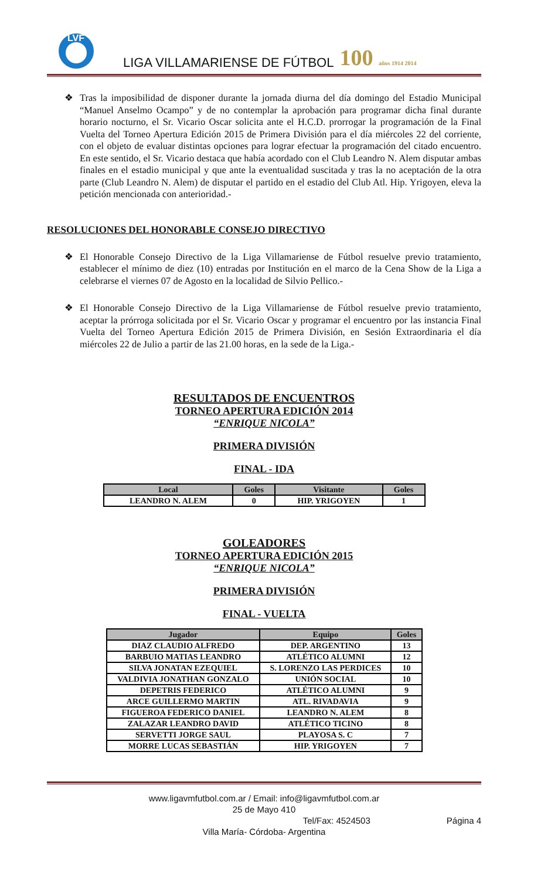LVF
LIGA VILLAMARIENSE DE FÚTBOL
100 años 1914 2014
❖ Tras la imposibilidad de disponer durante la jornada diurna del día domingo del Estadio Municipal “Manuel Anselmo Ocampo” y de no contemplar la aprobación para programar dicha final durante horario nocturno, el Sr. Vicario Oscar solicita ante el H.C.D. prorrogar la programación de la Final Vuelta del Torneo Apertura Edición 2015 de Primera División para el día miércoles 22 del corriente, con el objeto de evaluar distintas opciones para lograr efectuar la programación del citado encuentro. En este sentido, el Sr. Vicario destaca que había acordado con el Club Leandro N. Alem disputar ambas finales en el estadio municipal y que ante la eventualidad suscitada y tras la no aceptación de la otra parte (Club Leandro N. Alem) de disputar el partido en el estadio del Club Atl. Hip. Yrigoyen, eleva la petición mencionada con anterioridad.-
RESOLUCIONES DEL HONORABLE CONSEJO DIRECTIVO
❖ El Honorable Consejo Directivo de la Liga Villamariense de Fútbol resuelve previo tratamiento, establecer el mínimo de diez (10) entradas por Institución en el marco de la Cena Show de la Liga a celebrarse el viernes 07 de Agosto en la localidad de Silvio Pellico.-
❖ El Honorable Consejo Directivo de la Liga Villamariense de Fútbol resuelve previo tratamiento, aceptar la prórroga solicitada por el Sr. Vicario Oscar y programar el encuentro por las instancia Final Vuelta del Torneo Apertura Edición 2015 de Primera División, en Sesión Extraordinaria el día miércoles 22 de Julio a partir de las 21.00 horas, en la sede de la Liga.-
RESULTADOS DE ENCUENTROS
TORNEO APERTURA EDICIÓN 2014
“ENRIQUE NICOLA”
PRIMERA DIVISIÓN
FINAL - IDA
| Local | Goles | Visitante | Goles |
| --- | --- | --- | --- |
| LEANDRO N. ALEM | 0 | HIP. YRIGOYEN | 1 |
GOLEADORES
TORNEO APERTURA EDICIÓN 2015
“ENRIQUE NICOLA”
PRIMERA DIVISIÓN
FINAL - VUELTA
| Jugador | Equipo | Goles |
| --- | --- | --- |
| DIAZ CLAUDIO ALFREDO | DEP. ARGENTINO | 13 |
| BARBUIO MATIAS LEANDRO | ATLÉTICO ALUMNI | 12 |
| SILVA JONATAN EZEQUIEL | S. LORENZO LAS PERDICES | 10 |
| VALDIVIA JONATHAN GONZALO | UNIÓN SOCIAL | 10 |
| DEPETRIS FEDERICO | ATLÉTICO ALUMNI | 9 |
| ARCE GUILLERMO MARTIN | ATL. RIVADAVIA | 9 |
| FIGUEROA FEDERICO DANIEL | LEANDRO N. ALEM | 8 |
| ZALAZAR LEANDRO DAVID | ATLÉTICO TICINO | 8 |
| SERVETTI JORGE SAUL | PLAYOSA S. C | 7 |
| MORRE LUCAS SEBASTIÁN | HIP. YRIGOYEN | 7 |
www.ligavmfutbol.com.ar / Email: info@ligavmfutbol.com.ar
25 de Mayo 410
Tel/Fax: 4524503 Página 4
Villa María- Córdoba- Argentina